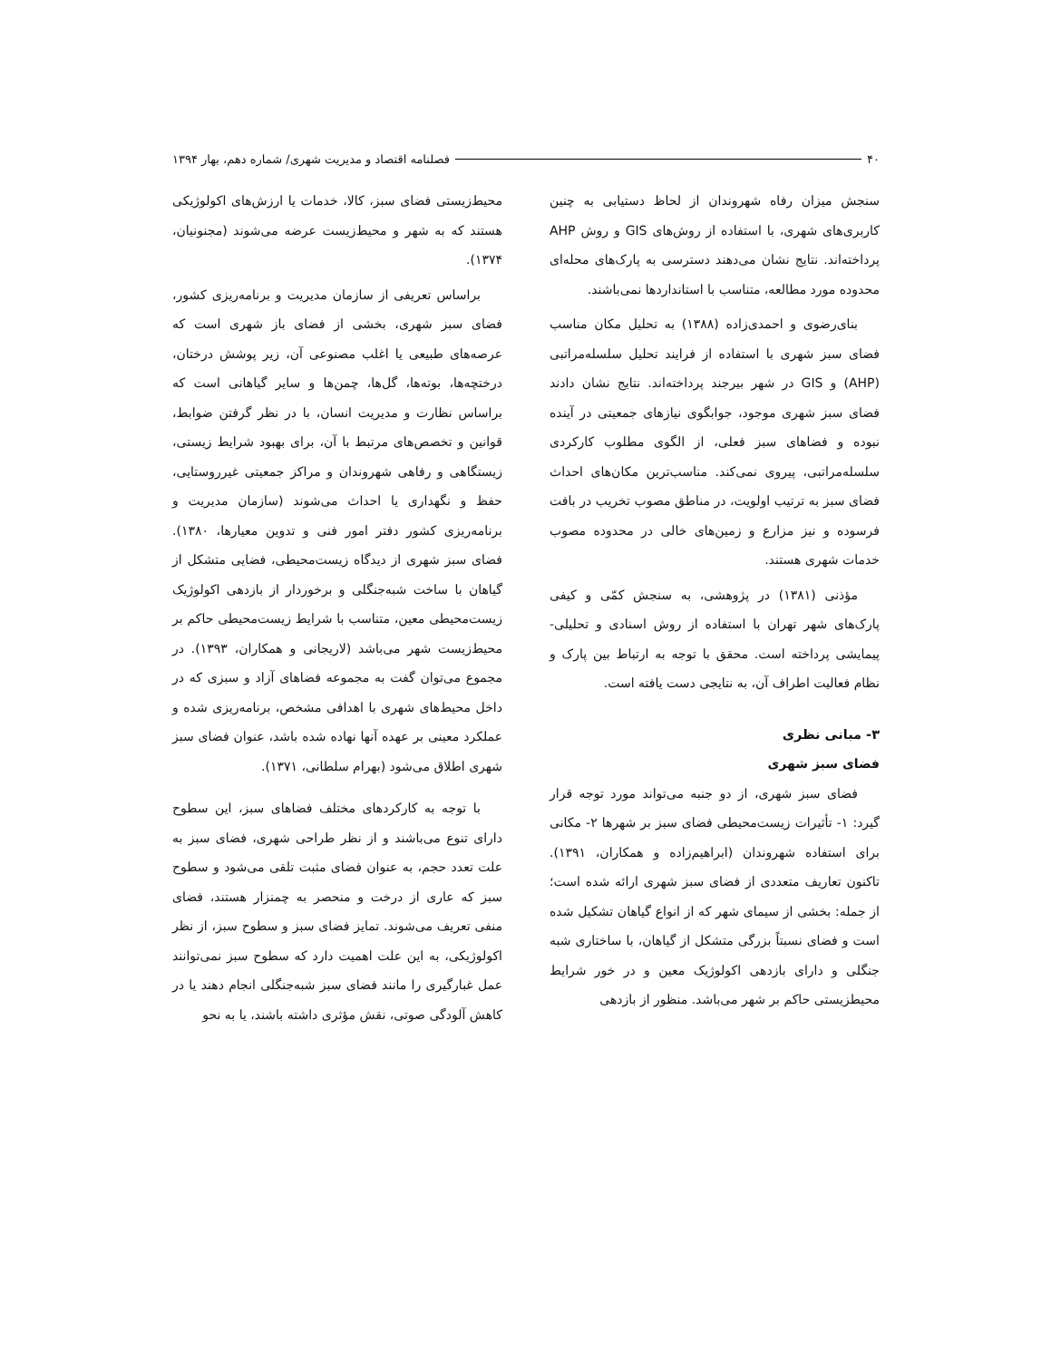۴۰ فصلنامه اقتصاد و مدیریت شهری/ شماره دهم، بهار ۱۳۹۴
سنجش میزان رفاه شهروندان از لحاظ دستیابی به چنین کاربری‌های شهری، با استفاده از روش‌های GIS و روش AHP پرداخته‌اند. نتایج نشان می‌دهند دسترسی به پارک‌های محله‌ای محدوده مورد مطالعه، متناسب با استانداردها نمی‌باشند.
بنای‌رضوی و احمدی‌زاده (۱۳۸۸) به تحلیل مکان مناسب فضای سبز شهری با استفاده از فرایند تحلیل سلسله‌مراتبی (AHP) و GIS در شهر بیرجند پرداخته‌اند. نتایج نشان دادند فضای سبز شهری موجود، جوابگوی نیازهای جمعیتی در آینده نبوده و فضاهای سبز فعلی، از الگوی مطلوب کارکردی سلسله‌مراتبی، پیروی نمی‌کند. مناسب‌ترین مکان‌های احداث فضای سبز به ترتیب اولویت، در مناطق مصوب تخریب در بافت فرسوده و نیز مزارع و زمین‌های خالی در محدوده مصوب خدمات شهری هستند.
مؤذنی (۱۳۸۱) در پژوهشی، به سنجش کمّی و کیفی پارک‌های شهر تهران با استفاده از روش اسنادی و تحلیلی- پیمایشی پرداخته است. محقق با توجه به ارتباط بین پارک و نظام فعالیت اطراف آن، به نتایجی دست یافته است.
۳- مبانی نظری
فضای سبز شهری
فضای سبز شهری، از دو جنبه می‌تواند مورد توجه قرار گیرد: ۱- تأثیرات زیست‌محیطی فضای سبز بر شهرها ۲- مکانی برای استفاده شهروندان (ابراهیم‌زاده و همکاران، ۱۳۹۱). تاکنون تعاریف متعددی از فضای سبز شهری ارائه شده است؛ از جمله: بخشی از سیمای شهر که از انواع گیاهان تشکیل شده است و فضای نسبتاً بزرگی متشکل از گیاهان، با ساختاری شبه جنگلی و دارای بازدهی اکولوژیک معین و در خور شرایط محیطزیستی حاکم بر شهر می‌باشد. منظور از بازدهی
محیط‌زیستی فضای سبز، کالا، خدمات یا ارزش‌های اکولوژیکی هستند که به شهر و محیط‌زیست عرضه می‌شوند (مجنونیان، ۱۳۷۴).
براساس تعریفی از سازمان مدیریت و برنامه‌ریزی کشور، فضای سبز شهری، بخشی از فضای باز شهری است که عرصه‌های طبیعی یا اغلب مصنوعی آن، زیر پوشش درختان، درختچه‌ها، بوته‌ها، گل‌ها، چمن‌ها و سایر گیاهانی است که براساس نظارت و مدیریت انسان، با در نظر گرفتن ضوابط، قوانین و تخصص‌های مرتبط با آن، برای بهبود شرایط زیستی، زیستگاهی و رفاهی شهروندان و مراکز جمعیتی غیرروستایی، حفظ و نگهداری یا احداث می‌شوند (سازمان مدیریت و برنامه‌ریزی کشور دفتر امور فنی و تدوین معیارها، ۱۳۸۰). فضای سبز شهری از دیدگاه زیست‌محیطی، فضایی متشکل از گیاهان با ساخت شبه‌جنگلی و برخوردار از بازدهی اکولوژیک زیست‌محیطی معین، متناسب با شرایط زیست‌محیطی حاکم بر محیط‌زیست شهر می‌باشد (لاریجانی و همکاران، ۱۳۹۳). در مجموع می‌توان گفت به مجموعه فضاهای آزاد و سبزی که در داخل محیط‌های شهری با اهدافی مشخص، برنامه‌ریزی شده و عملکرد معینی بر عهده آنها نهاده شده باشد، عنوان فضای سبز شهری اطلاق می‌شود (بهرام سلطانی، ۱۳۷۱).
با توجه به کارکردهای مختلف فضاهای سبز، این سطوح دارای تنوع می‌باشند و از نظر طراحی شهری، فضای سبز به علت تعدد حجم، به عنوان فضای مثبت تلقی می‌شود و سطوح سبز که عاری از درخت و منحصر به چمنزار هستند، فضای منفی تعریف می‌شوند. تمایز فضای سبز و سطوح سبز، از نظر اکولوژیکی، به این علت اهمیت دارد که سطوح سبز نمی‌توانند عمل غبارگیری را مانند فضای سبز شبه‌جنگلی انجام دهند یا در کاهش آلودگی صوتی، نقش مؤثری داشته باشند، یا به نحو